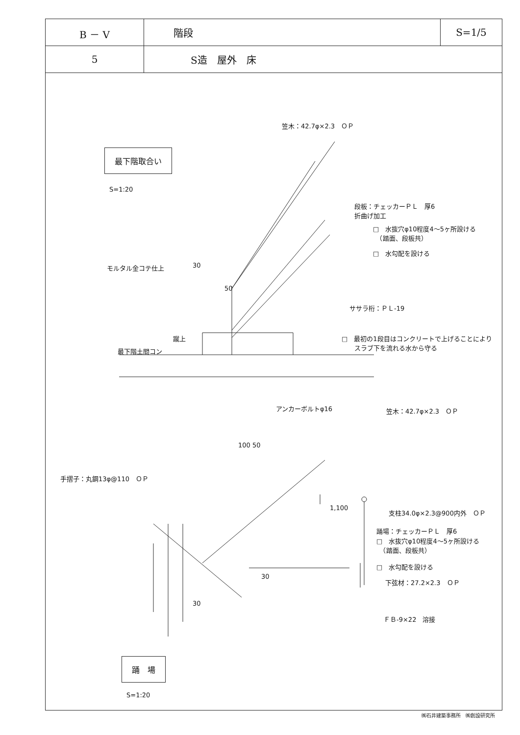| B － V | 階段 | S=1/5 |
| 5 | S造 屋外 床 | |
笠木：42.7φ×2.3　ＯＰ
最下階取合い
S=1:20
段板：チェッカーＰＬ　厚6
折曲げ加工
□　水抜穴φ10程度4～5ヶ所設ける
　（踏面、段板共）
□　水勾配を設ける
30
モルタル金コテ仕上
50
ササラ桁：ＰＬ-19
蹴上
□　最初の1段目はコンクリートで上げることにより
　　スラブ下を流れる水から守る
最下階土間コン
アンカーボルトφ16 笠木：42.7φ×2.3　ＯＰ
100 50
手摺子：丸鋼13φ@110　ＯＰ
1,100
支柱34.0φ×2.3@900内外　ＯＰ
踊場：チェッカーＰＬ　厚6
□　水抜穴φ10程度4～5ヶ所設ける
　（踏面、段板共）
□　水勾配を設ける
30
下弦材：27.2×2.3　ＯＰ
30
ＦＢ-9×22　溶接
踊　場
S=1:20
㈱石井建築事務所　㈱創設研究所